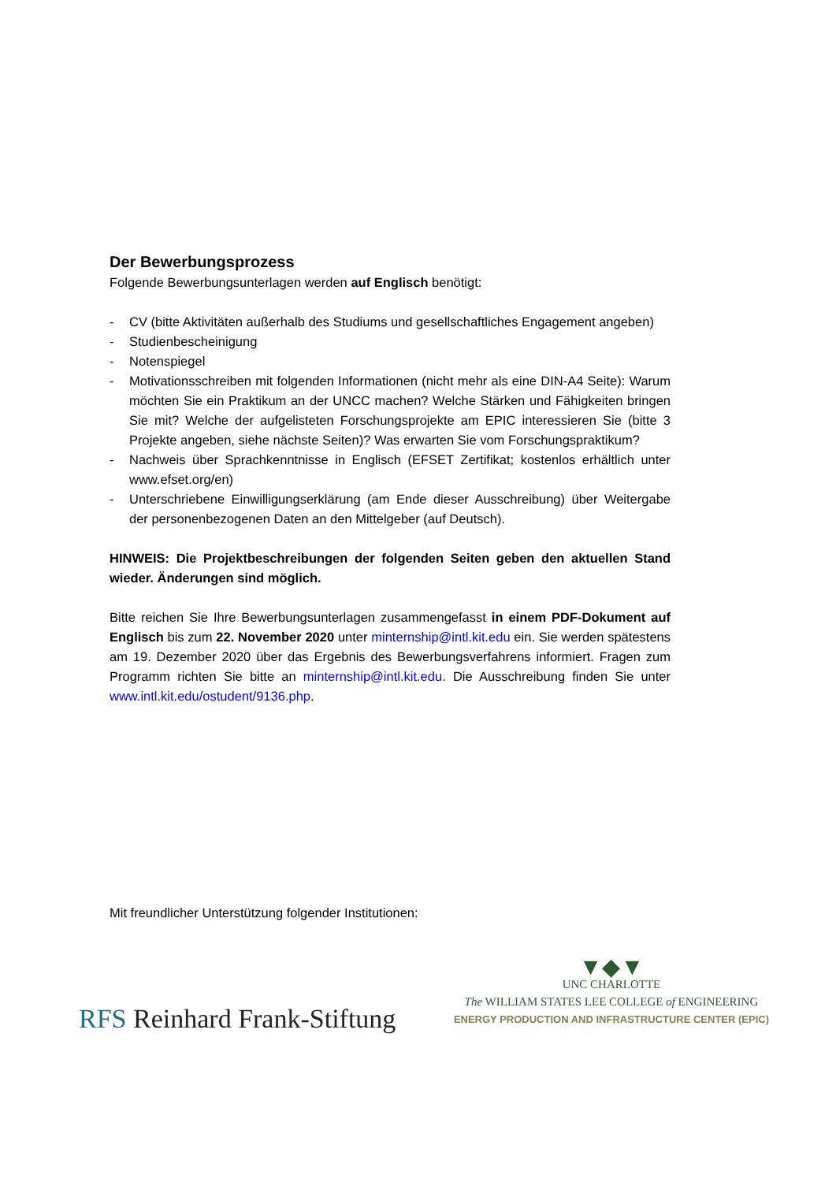Der Bewerbungsprozess
Folgende Bewerbungsunterlagen werden auf Englisch benötigt:
- CV (bitte Aktivitäten außerhalb des Studiums und gesellschaftliches Engagement angeben)
- Studienbescheinigung
- Notenspiegel
- Motivationsschreiben mit folgenden Informationen (nicht mehr als eine DIN-A4 Seite): Warum möchten Sie ein Praktikum an der UNCC machen? Welche Stärken und Fähigkeiten bringen Sie mit? Welche der aufgelisteten Forschungsprojekte am EPIC interessieren Sie (bitte 3 Projekte angeben, siehe nächste Seiten)? Was erwarten Sie vom Forschungspraktikum?
- Nachweis über Sprachkenntnisse in Englisch (EFSET Zertifikat; kostenlos erhältlich unter www.efset.org/en)
- Unterschriebene Einwilligungserklärung (am Ende dieser Ausschreibung) über Weitergabe der personenbezogenen Daten an den Mittelgeber (auf Deutsch).
HINWEIS: Die Projektbeschreibungen der folgenden Seiten geben den aktuellen Stand wieder. Änderungen sind möglich.
Bitte reichen Sie Ihre Bewerbungsunterlagen zusammengefasst in einem PDF-Dokument auf Englisch bis zum 22. November 2020 unter minternship@intl.kit.edu ein. Sie werden spätestens am 19. Dezember 2020 über das Ergebnis des Bewerbungsverfahrens informiert. Fragen zum Programm richten Sie bitte an minternship@intl.kit.edu. Die Ausschreibung finden Sie unter www.intl.kit.edu/ostudent/9136.php.
Mit freundlicher Unterstützung folgender Institutionen:
RFS Reinhard Frank-Stiftung
▼◆▼
UNC CHARLOTTE
The WILLIAM STATES LEE COLLEGE of ENGINEERING
ENERGY PRODUCTION AND INFRASTRUCTURE CENTER (EPIC)